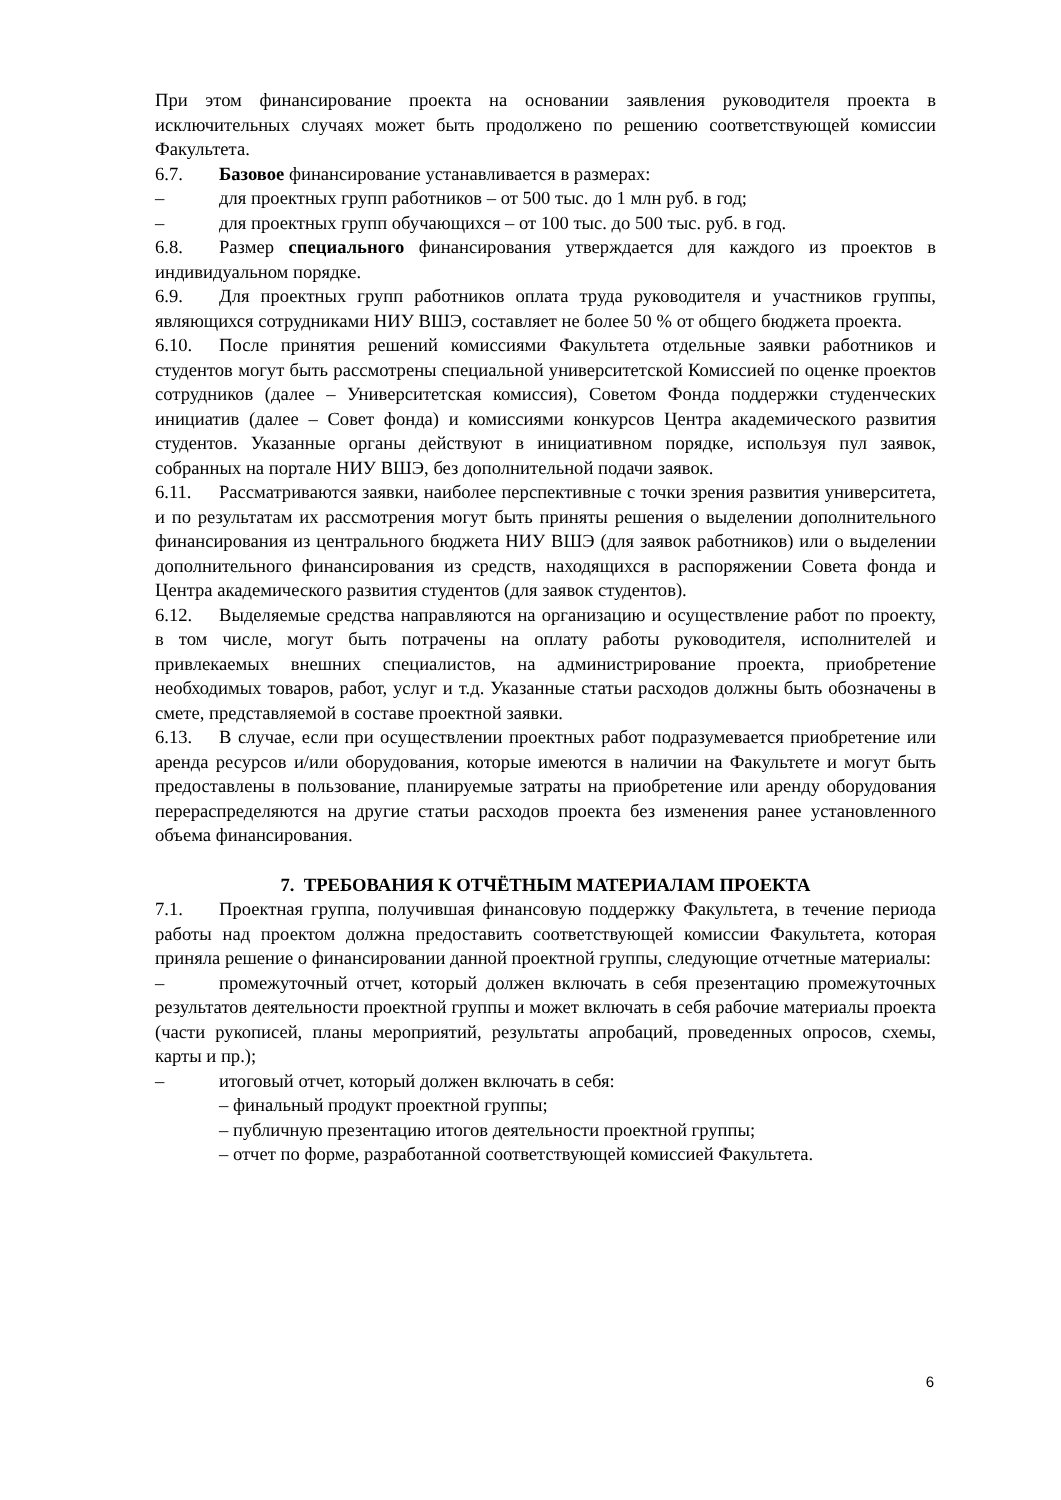При этом финансирование проекта на основании заявления руководителя проекта в исключительных случаях может быть продолжено по решению соответствующей комиссии Факультета.
6.7. Базовое финансирование устанавливается в размерах:
– для проектных групп работников – от 500 тыс. до 1 млн руб. в год;
– для проектных групп обучающихся – от 100 тыс. до 500 тыс. руб. в год.
6.8. Размер специального финансирования утверждается для каждого из проектов в индивидуальном порядке.
6.9. Для проектных групп работников оплата труда руководителя и участников группы, являющихся сотрудниками НИУ ВШЭ, составляет не более 50 % от общего бюджета проекта.
6.10. После принятия решений комиссиями Факультета отдельные заявки работников и студентов могут быть рассмотрены специальной университетской Комиссией по оценке проектов сотрудников (далее – Университетская комиссия), Советом Фонда поддержки студенческих инициатив (далее – Совет фонда) и комиссиями конкурсов Центра академического развития студентов. Указанные органы действуют в инициативном порядке, используя пул заявок, собранных на портале НИУ ВШЭ, без дополнительной подачи заявок.
6.11. Рассматриваются заявки, наиболее перспективные с точки зрения развития университета, и по результатам их рассмотрения могут быть приняты решения о выделении дополнительного финансирования из центрального бюджета НИУ ВШЭ (для заявок работников) или о выделении дополнительного финансирования из средств, находящихся в распоряжении Совета фонда и Центра академического развития студентов (для заявок студентов).
6.12. Выделяемые средства направляются на организацию и осуществление работ по проекту, в том числе, могут быть потрачены на оплату работы руководителя, исполнителей и привлекаемых внешних специалистов, на администрирование проекта, приобретение необходимых товаров, работ, услуг и т.д. Указанные статьи расходов должны быть обозначены в смете, представляемой в составе проектной заявки.
6.13. В случае, если при осуществлении проектных работ подразумевается приобретение или аренда ресурсов и/или оборудования, которые имеются в наличии на Факультете и могут быть предоставлены в пользование, планируемые затраты на приобретение или аренду оборудования перераспределяются на другие статьи расходов проекта без изменения ранее установленного объема финансирования.
7. ТРЕБОВАНИЯ К ОТЧЁТНЫМ МАТЕРИАЛАМ ПРОЕКТА
7.1. Проектная группа, получившая финансовую поддержку Факультета, в течение периода работы над проектом должна предоставить соответствующей комиссии Факультета, которая приняла решение о финансировании данной проектной группы, следующие отчетные материалы:
– промежуточный отчет, который должен включать в себя презентацию промежуточных результатов деятельности проектной группы и может включать в себя рабочие материалы проекта (части рукописей, планы мероприятий, результаты апробаций, проведенных опросов, схемы, карты и пр.);
– итоговый отчет, который должен включать в себя:
– финальный продукт проектной группы;
– публичную презентацию итогов деятельности проектной группы;
– отчет по форме, разработанной соответствующей комиссией Факультета.
6